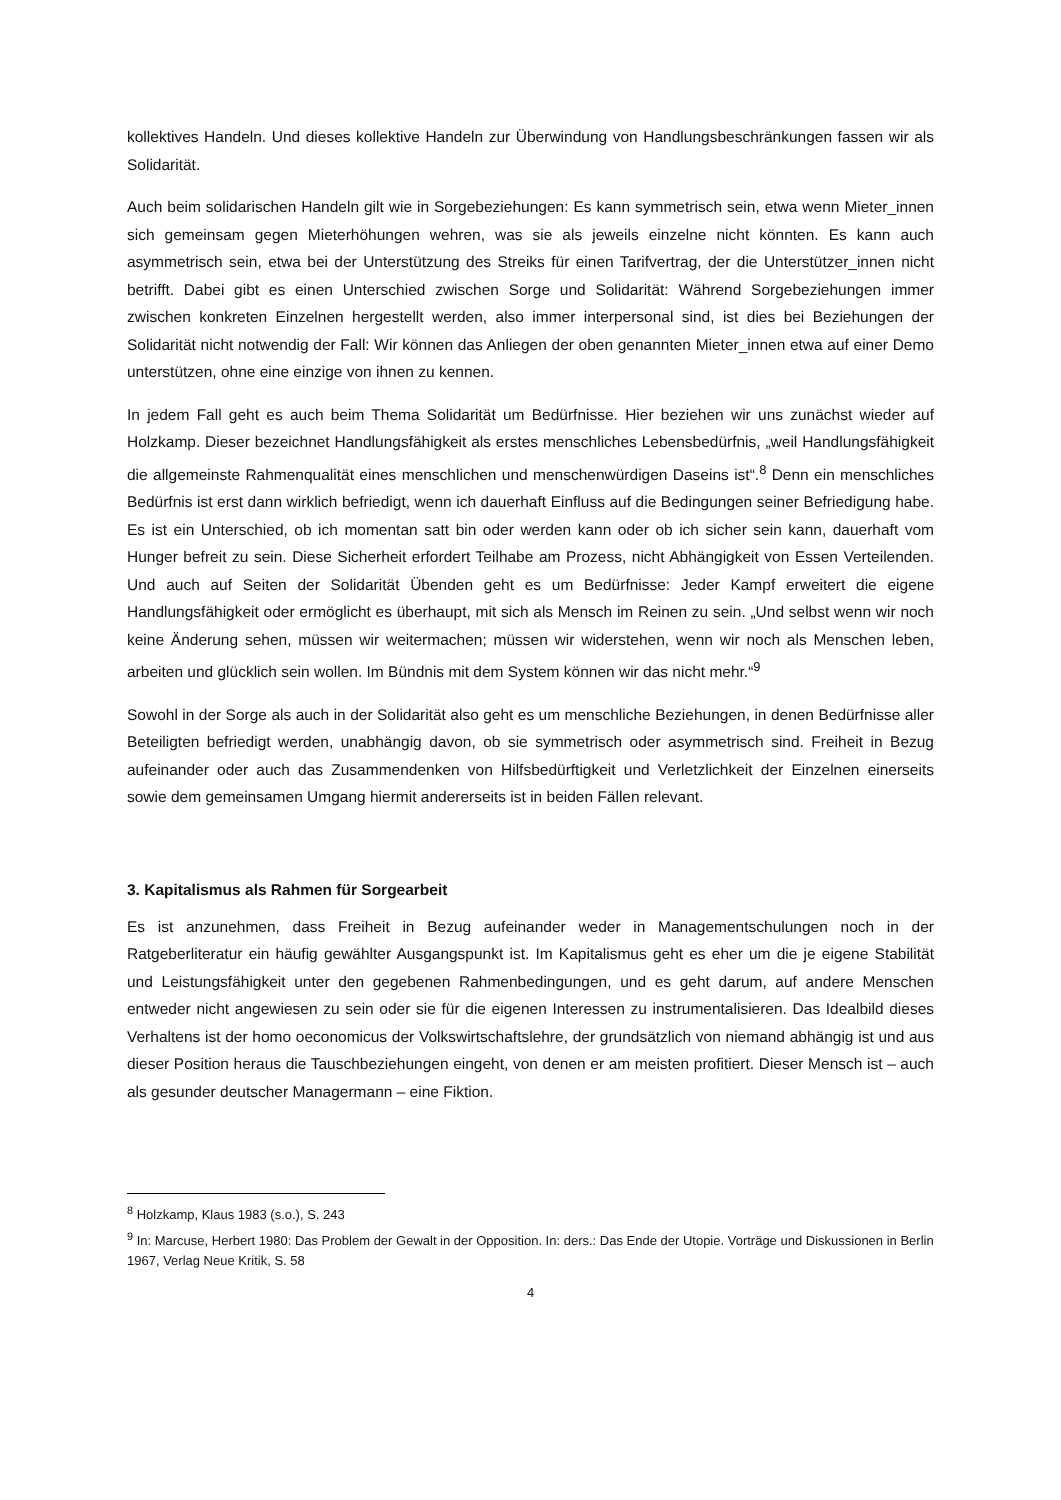kollektives Handeln. Und dieses kollektive Handeln zur Überwindung von Handlungsbeschränkungen fassen wir als Solidarität.
Auch beim solidarischen Handeln gilt wie in Sorgebeziehungen: Es kann symmetrisch sein, etwa wenn Mieter_innen sich gemeinsam gegen Mieterhöhungen wehren, was sie als jeweils einzelne nicht könnten. Es kann auch asymmetrisch sein, etwa bei der Unterstützung des Streiks für einen Tarifvertrag, der die Unterstützer_innen nicht betrifft. Dabei gibt es einen Unterschied zwischen Sorge und Solidarität: Während Sorgebeziehungen immer zwischen konkreten Einzelnen hergestellt werden, also immer interpersonal sind, ist dies bei Beziehungen der Solidarität nicht notwendig der Fall: Wir können das Anliegen der oben genannten Mieter_innen etwa auf einer Demo unterstützen, ohne eine einzige von ihnen zu kennen.
In jedem Fall geht es auch beim Thema Solidarität um Bedürfnisse. Hier beziehen wir uns zunächst wieder auf Holzkamp. Dieser bezeichnet Handlungsfähigkeit als erstes menschliches Lebensbedürfnis, „weil Handlungsfähigkeit die allgemeinste Rahmenqualität eines menschlichen und menschenwürdigen Daseins ist“.<sup>8</sup> Denn ein menschliches Bedürfnis ist erst dann wirklich befriedigt, wenn ich dauerhaft Einfluss auf die Bedingungen seiner Befriedigung habe. Es ist ein Unterschied, ob ich momentan satt bin oder werden kann oder ob ich sicher sein kann, dauerhaft vom Hunger befreit zu sein. Diese Sicherheit erfordert Teilhabe am Prozess, nicht Abhängigkeit von Essen Verteilenden. Und auch auf Seiten der Solidarität Übenden geht es um Bedürfnisse: Jeder Kampf erweitert die eigene Handlungsfähigkeit oder ermöglicht es überhaupt, mit sich als Mensch im Reinen zu sein. „Und selbst wenn wir noch keine Änderung sehen, müssen wir weitermachen; müssen wir widerstehen, wenn wir noch als Menschen leben, arbeiten und glücklich sein wollen. Im Bündnis mit dem System können wir das nicht mehr.“<sup>9</sup>
Sowohl in der Sorge als auch in der Solidarität also geht es um menschliche Beziehungen, in denen Bedürfnisse aller Beteiligten befriedigt werden, unabhängig davon, ob sie symmetrisch oder asymmetrisch sind. Freiheit in Bezug aufeinander oder auch das Zusammendenken von Hilfsbedürftigkeit und Verletzlichkeit der Einzelnen einerseits sowie dem gemeinsamen Umgang hiermit andererseits ist in beiden Fällen relevant.
3. Kapitalismus als Rahmen für Sorgearbeit
Es ist anzunehmen, dass Freiheit in Bezug aufeinander weder in Managementschulungen noch in der Ratgeberliteratur ein häufig gewählter Ausgangspunkt ist. Im Kapitalismus geht es eher um die je eigene Stabilität und Leistungsfähigkeit unter den gegebenen Rahmenbedingungen, und es geht darum, auf andere Menschen entweder nicht angewiesen zu sein oder sie für die eigenen Interessen zu instrumentalisieren. Das Idealbild dieses Verhaltens ist der homo oeconomicus der Volkswirtschaftslehre, der grundsätzlich von niemand abhängig ist und aus dieser Position heraus die Tauschbeziehungen eingeht, von denen er am meisten profitiert. Dieser Mensch ist – auch als gesunder deutscher Managermann – eine Fiktion.
<sup>8</sup> Holzkamp, Klaus 1983 (s.o.), S. 243
<sup>9</sup> In: Marcuse, Herbert 1980: Das Problem der Gewalt in der Opposition. In: ders.: Das Ende der Utopie. Vorträge und Diskussionen in Berlin 1967, Verlag Neue Kritik, S. 58
4